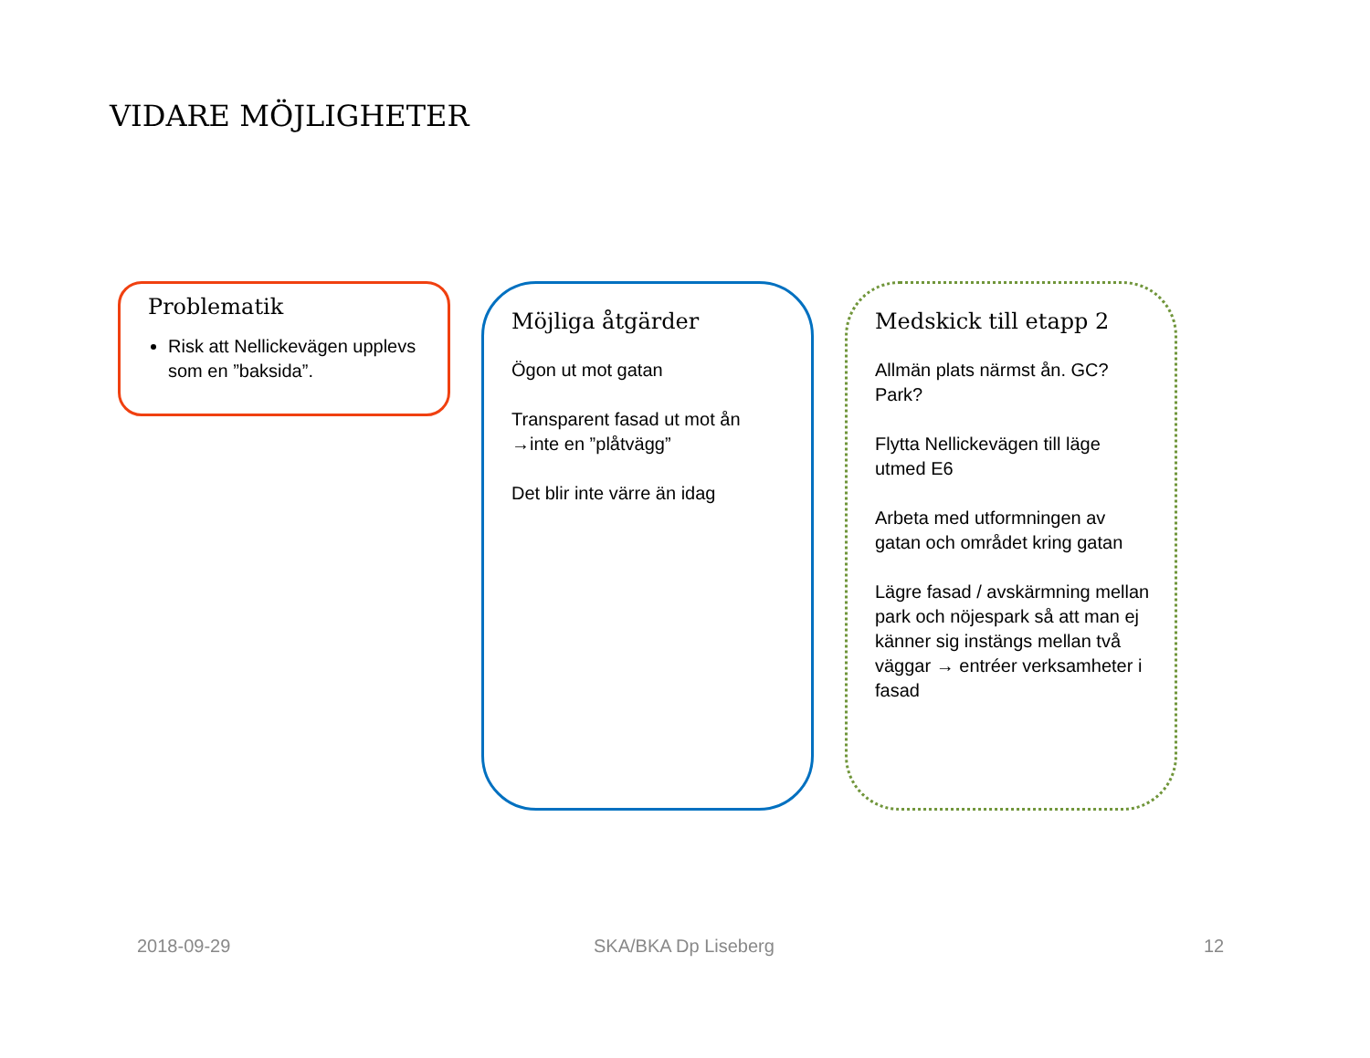VIDARE MÖJLIGHETER
Problematik
Risk att Nellickevägen upplevs som en ”baksida”.
Möjliga åtgärder
Ögon ut mot gatan
Transparent fasad ut mot ån →inte en ”plåtvägg”
Det blir inte värre än idag
Medskick till etapp 2
Allmän plats närmst ån. GC? Park?
Flytta Nellickevägen till läge utmed E6
Arbeta med utformningen av gatan och området kring gatan
Lägre fasad / avskärmning mellan park och nöjespark så att man ej känner sig instängs mellan två väggar → entréer verksamheter i fasad
2018-09-29 SKA/BKA Dp Liseberg 12